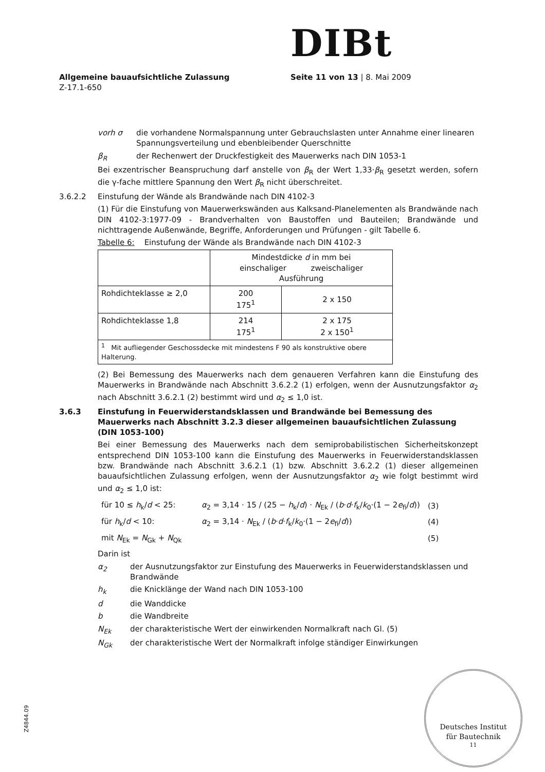DIBt
Allgemeine bauaufsichtliche Zulassung
Z-17.1-650
Seite 11 von 13 | 8. Mai 2009
vorh σ die vorhandene Normalspannung unter Gebrauchslasten unter Annahme einer linearen Spannungsverteilung und ebenbleibender Querschnitte
β<sub>R</sub> der Rechenwert der Druckfestigkeit des Mauerwerks nach DIN 1053-1
Bei exzentrischer Beanspruchung darf anstelle von β<sub>R</sub> der Wert 1,33·β<sub>R</sub> gesetzt werden, sofern die γ-fache mittlere Spannung den Wert β<sub>R</sub> nicht überschreitet.
3.6.2.2 Einstufung der Wände als Brandwände nach DIN 4102-3
(1) Für die Einstufung von Mauerwerkswänden aus Kalksand-Planelementen als Brandwände nach DIN 4102-3:1977-09 - Brandverhalten von Baustoffen und Bauteilen; Brandwände und nichttragende Außenwände, Begriffe, Anforderungen und Prüfungen - gilt Tabelle 6.
Tabelle 6: Einstufung der Wände als Brandwände nach DIN 4102-3
| | Mindestdicke d in mm bei einschaliger zweischaliger Ausführung | |
| Rohdichteklasse ≥ 2,0 | 200 175<sup>1</sup> | 2 x 150 |
| Rohdichteklasse 1,8 | 214 175<sup>1</sup> | 2 x 175 2 x 150<sup>1</sup> |
| <sup>1</sup> Mit aufliegender Geschossdecke mit mindestens F 90 als konstruktive obere Halterung. | | |
(2) Bei Bemessung des Mauerwerks nach dem genaueren Verfahren kann die Einstufung des Mauerwerks in Brandwände nach Abschnitt 3.6.2.2 (1) erfolgen, wenn der Ausnutzungsfaktor α<sub>2</sub> nach Abschnitt 3.6.2.1 (2) bestimmt wird und α<sub>2</sub> ≤ 1,0 ist.
3.6.3 Einstufung in Feuerwiderstandsklassen und Brandwände bei Bemessung des Mauerwerks nach Abschnitt 3.2.3 dieser allgemeinen bauaufsichtlichen Zulassung (DIN 1053-100)
Bei einer Bemessung des Mauerwerks nach dem semiprobabilistischen Sicherheitskonzept entsprechend DIN 1053-100 kann die Einstufung des Mauerwerks in Feuerwiderstandsklassen bzw. Brandwände nach Abschnitt 3.6.2.1 (1) bzw. Abschnitt 3.6.2.2 (1) dieser allgemeinen bauaufsichtlichen Zulassung erfolgen, wenn der Ausnutzungsfaktor α<sub>2</sub> wie folgt bestimmt wird und α<sub>2</sub> ≤ 1,0 ist:
für 10 ≤ h<sub>k</sub>/d < 25:
α<sub>2</sub> = 3,14 · 15 / (25 − h<sub>k</sub>/d) · N<sub>Ek</sub> / (b·d·f<sub>k</sub>/k<sub>0</sub>·(1 − 2e<sub>fi</sub>/d))
(3)
für h<sub>k</sub>/d < 10: α<sub>2</sub> = 3,14 · N<sub>Ek</sub> / (b·d·f<sub>k</sub>/k<sub>0</sub>·(1 − 2e<sub>fi</sub>/d)) (4)
mit N<sub>Ek</sub> = N<sub>Gk</sub> + N<sub>Qk</sub> (5)
Darin ist
α<sub>2</sub> der Ausnutzungsfaktor zur Einstufung des Mauerwerks in Feuerwiderstandsklassen und Brandwände
h<sub>k</sub> die Knicklänge der Wand nach DIN 1053-100
d die Wanddicke
b die Wandbreite
N<sub>Ek</sub> der charakteristische Wert der einwirkenden Normalkraft nach Gl. (5)
N<sub>Gk</sub> der charakteristische Wert der Normalkraft infolge ständiger Einwirkungen
Z4844.09
Deutsches Institut
für Bautechnik
11